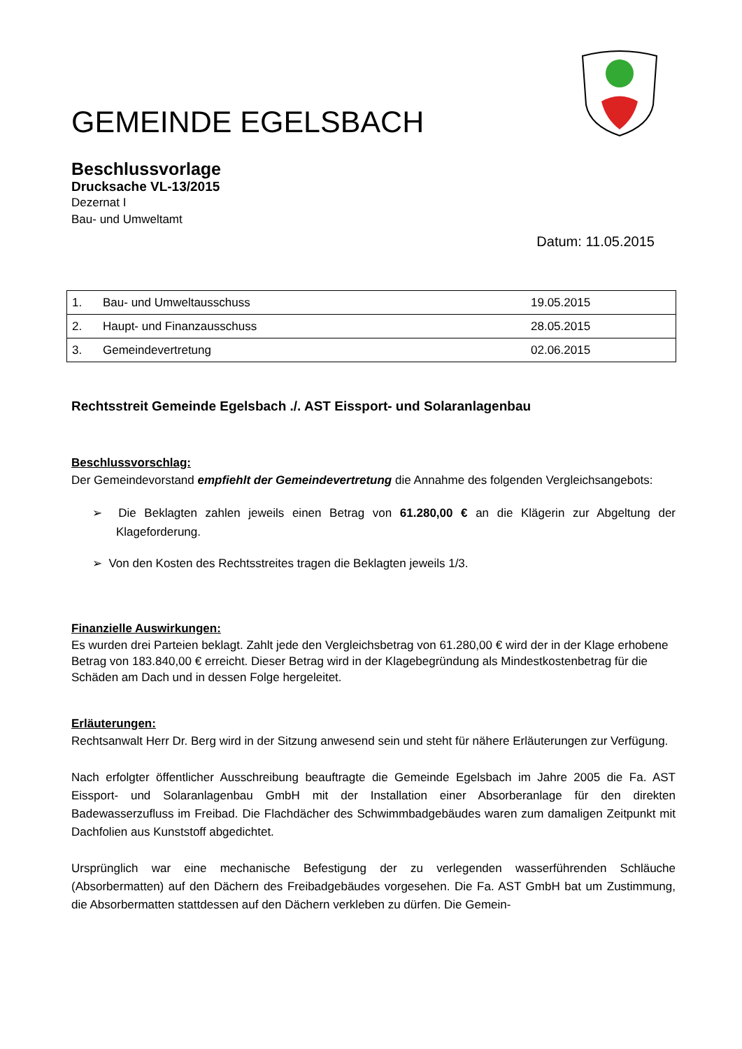GEMEINDE EGELSBACH
Beschlussvorlage
Drucksache VL-13/2015
Dezernat I
Bau- und Umweltamt
Datum: 11.05.2015
| 1. | Bau- und Umweltausschuss | 19.05.2015 |
| 2. | Haupt- und Finanzausschuss | 28.05.2015 |
| 3. | Gemeindevertretung | 02.06.2015 |
Rechtsstreit Gemeinde Egelsbach ./. AST Eissport- und Solaranlagenbau
Beschlussvorschlag:
Der Gemeindevorstand empfiehlt der Gemeindevertretung die Annahme des folgenden Vergleichsangebots:
➢ Die Beklagten zahlen jeweils einen Betrag von 61.280,00 € an die Klägerin zur Abgeltung der Klageforderung.
➢ Von den Kosten des Rechtsstreites tragen die Beklagten jeweils 1/3.
Finanzielle Auswirkungen:
Es wurden drei Parteien beklagt. Zahlt jede den Vergleichsbetrag von 61.280,00 € wird der in der Klage erhobene Betrag von 183.840,00 € erreicht. Dieser Betrag wird in der Klagebegründung als Mindestkostenbetrag für die Schäden am Dach und in dessen Folge hergeleitet.
Erläuterungen:
Rechtsanwalt Herr Dr. Berg wird in der Sitzung anwesend sein und steht für nähere Erläuterungen zur Verfügung.
Nach erfolgter öffentlicher Ausschreibung beauftragte die Gemeinde Egelsbach im Jahre 2005 die Fa. AST Eissport- und Solaranlagenbau GmbH mit der Installation einer Absorberanlage für den direkten Badewasserzufluss im Freibad. Die Flachdächer des Schwimmbadgebäudes waren zum damaligen Zeitpunkt mit Dachfolien aus Kunststoff abgedichtet.
Ursprünglich war eine mechanische Befestigung der zu verlegenden wasserführenden Schläuche (Absorbermatten) auf den Dächern des Freibadgebäudes vorgesehen. Die Fa. AST GmbH bat um Zustimmung, die Absorbermatten stattdessen auf den Dächern verkleben zu dürfen. Die Gemein-